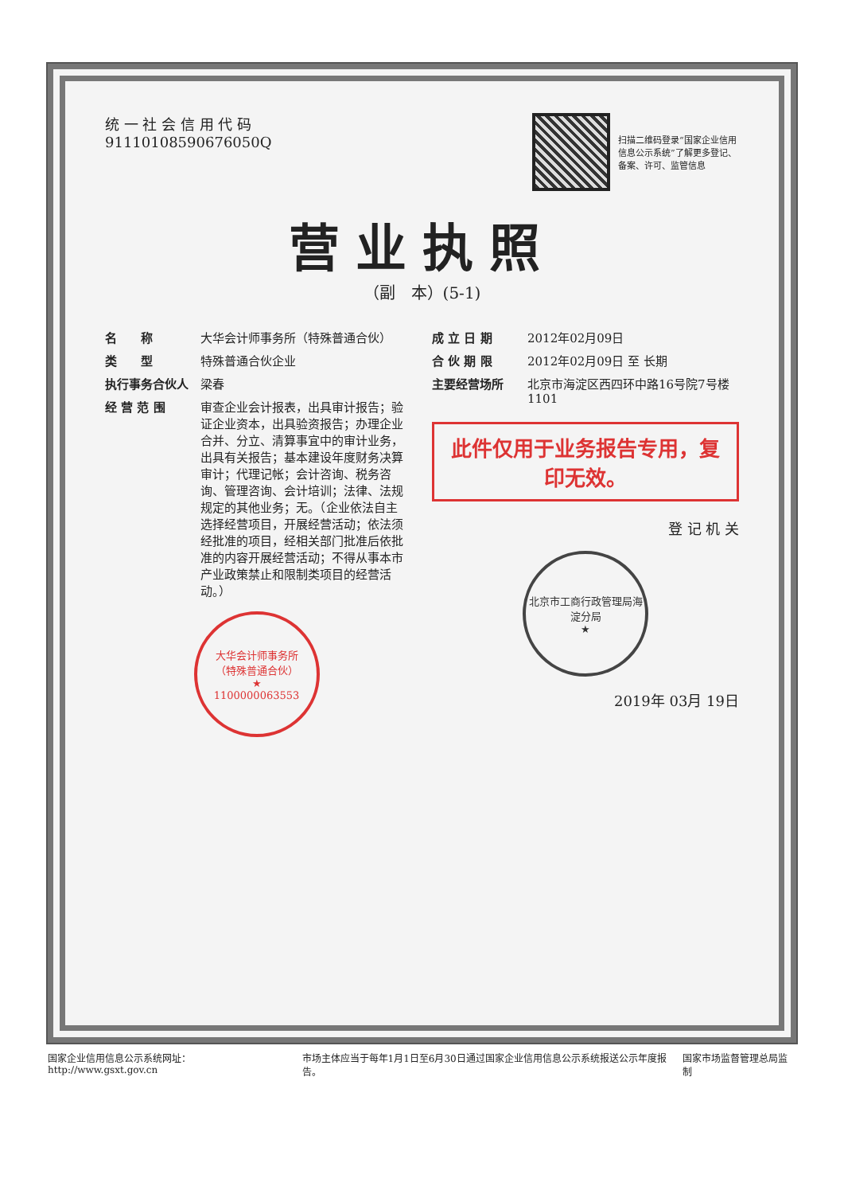统 一 社 会 信 用 代 码
91110108590676050Q
扫描二维码登录“国家企业信用信息公示系统”了解更多登记、备案、许可、监管信息
营业执照
（副　本）(5-1)
名　　称 大华会计师事务所（特殊普通合伙）
类　　型 特殊普通合伙企业
执行事务合伙人 梁春
经 营 范 围 审查企业会计报表，出具审计报告；验证企业资本，出具验资报告；办理企业合并、分立、清算事宜中的审计业务，出具有关报告；基本建设年度财务决算审计；代理记帐；会计咨询、税务咨询、管理咨询、会计培训；法律、法规规定的其他业务；无。（企业依法自主选择经营项目，开展经营活动；依法须经批准的项目，经相关部门批准后依批准的内容开展经营活动；不得从事本市产业政策禁止和限制类项目的经营活动。）
大华会计师事务所
（特殊普通合伙）
★
1100000063553
成 立 日 期 2012年02月09日
合 伙 期 限 2012年02月09日 至 长期
主要经营场所 北京市海淀区西四环中路16号院7号楼1101
此件仅用于业务报告专用，复印无效。
登 记 机 关
北京市工商行政管理局海淀分局
★
2019年 03月 19日
国家企业信用信息公示系统网址： http://www.gsxt.gov.cn 市场主体应当于每年1月1日至6月30日通过国家企业信用信息公示系统报送公示年度报告。 国家市场监督管理总局监制